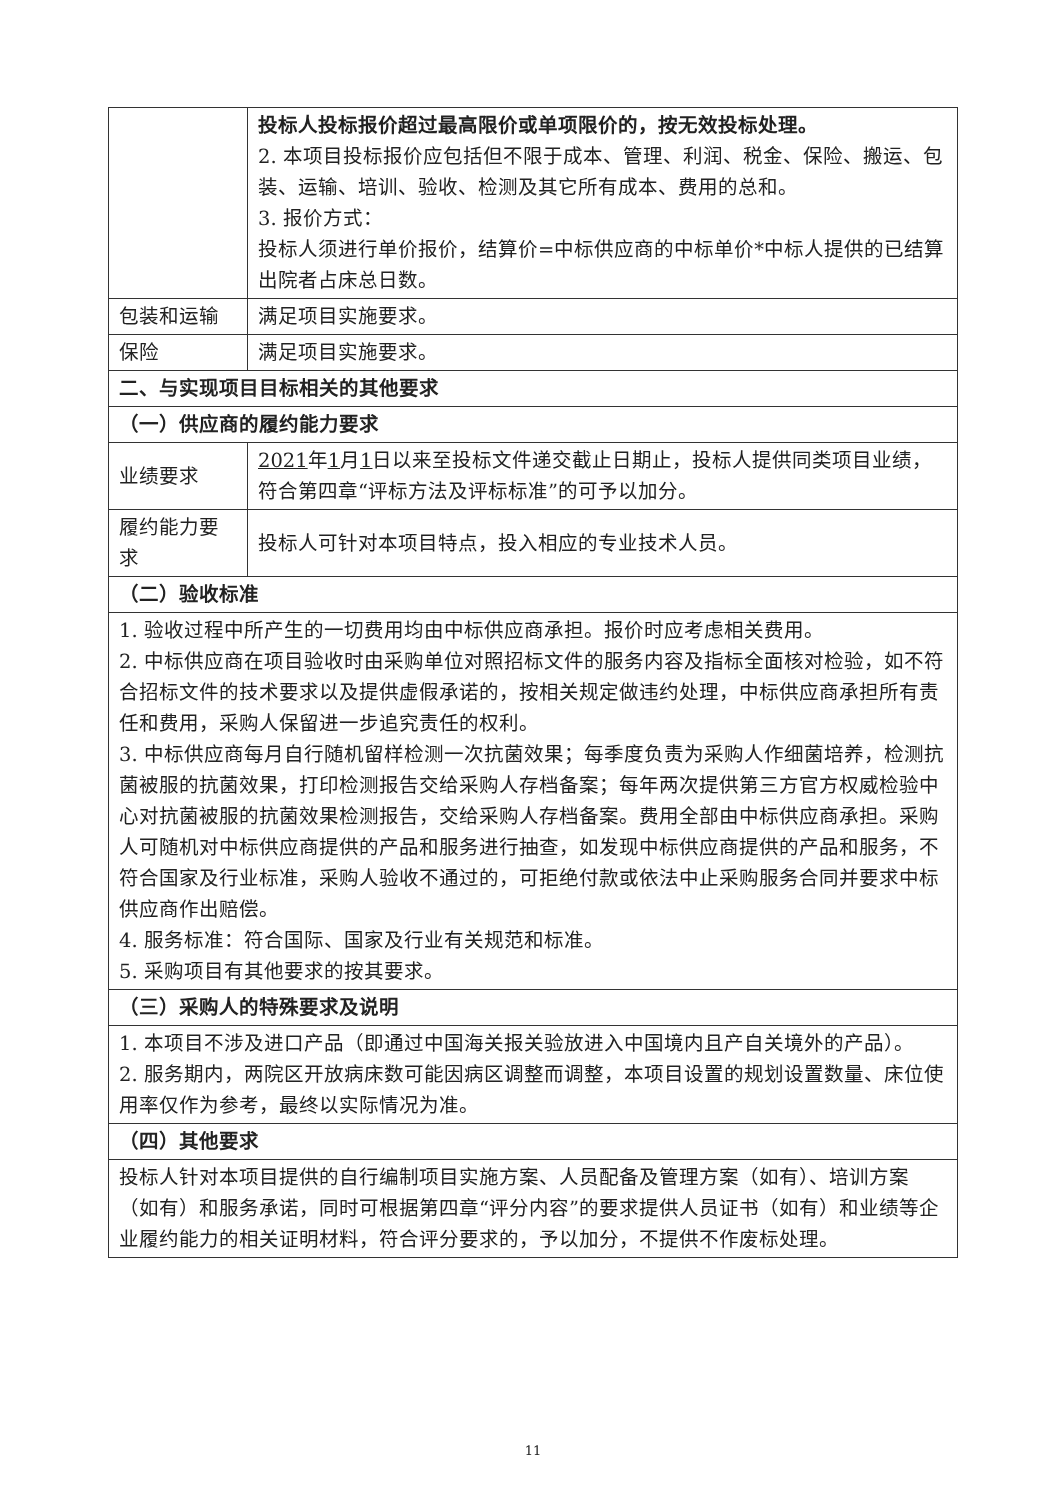| | 投标人投标报价超过最高限价或单项限价的，按无效投标处理。 2. 本项目投标报价应包括但不限于成本、管理、利润、税金、保险、搬运、包装、运输、培训、验收、检测及其它所有成本、费用的总和。 3. 报价方式： 投标人须进行单价报价，结算价=中标供应商的中标单价*中标人提供的已结算出院者占床总日数。 |
| 包装和运输 | 满足项目实施要求。 |
| 保险 | 满足项目实施要求。 |
| 二、与实现项目目标相关的其他要求 | |
| （一）供应商的履约能力要求 | |
| 业绩要求 | 2021 年 1 月 1 日以来至投标文件递交截止日期止，投标人提供同类项目业绩，符合第四章“评标方法及评标标准”的可予以加分。 |
| 履约能力要求 | 投标人可针对本项目特点，投入相应的专业技术人员。 |
| （二）验收标准 | |
| 1. 验收过程中所产生的一切费用均由中标供应商承担。报价时应考虑相关费用。 2. 中标供应商在项目验收时由采购单位对照招标文件的服务内容及指标全面核对检验，如不符合招标文件的技术要求以及提供虚假承诺的，按相关规定做违约处理，中标供应商承担所有责任和费用，采购人保留进一步追究责任的权利。 3. 中标供应商每月自行随机留样检测一次抗菌效果；每季度负责为采购人作细菌培养，检测抗菌被服的抗菌效果，打印检测报告交给采购人存档备案；每年两次提供第三方官方权威检验中心对抗菌被服的抗菌效果检测报告，交给采购人存档备案。费用全部由中标供应商承担。采购人可随机对中标供应商提供的产品和服务进行抽查，如发现中标供应商提供的产品和服务，不符合国家及行业标准，采购人验收不通过的，可拒绝付款或依法中止采购服务合同并要求中标供应商作出赔偿。 4. 服务标准：符合国际、国家及行业有关规范和标准。 5. 采购项目有其他要求的按其要求。 | |
| （三）采购人的特殊要求及说明 | |
| 1. 本项目不涉及进口产品（即通过中国海关报关验放进入中国境内且产自关境外的产品）。 2. 服务期内，两院区开放病床数可能因病区调整而调整，本项目设置的规划设置数量、床位使用率仅作为参考，最终以实际情况为准。 | |
| （四）其他要求 | |
| 投标人针对本项目提供的自行编制项目实施方案、人员配备及管理方案（如有）、培训方案（如有）和服务承诺，同时可根据第四章“评分内容”的要求提供人员证书（如有）和业绩等企业履约能力的相关证明材料，符合评分要求的，予以加分，不提供不作废标处理。 | |
11